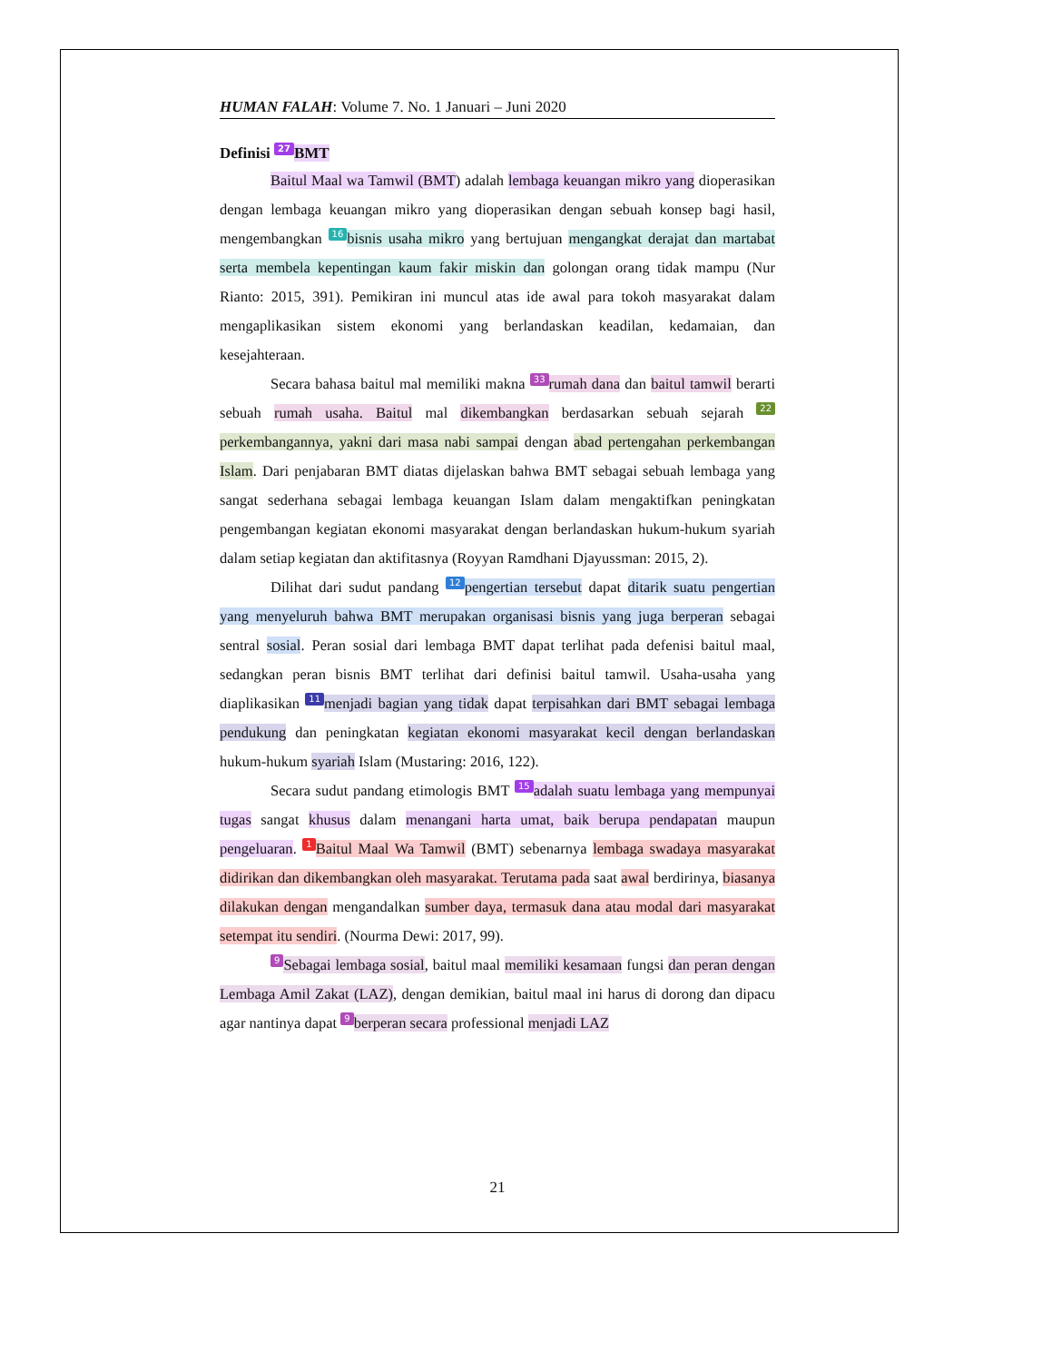HUMAN FALAH: Volume 7. No. 1 Januari – Juni 2020
Definisi 27 BMT
Baitul Maal wa Tamwil (BMT) adalah lembaga keuangan mikro yang dioperasikan dengan lembaga keuangan mikro yang dioperasikan dengan sebuah konsep bagi hasil, mengembangkan 16 bisnis usaha mikro yang bertujuan mengangkat derajat dan martabat serta membela kepentingan kaum fakir miskin dan golongan orang tidak mampu (Nur Rianto: 2015, 391). Pemikiran ini muncul atas ide awal para tokoh masyarakat dalam mengaplikasikan sistem ekonomi yang berlandaskan keadilan, kedamaian, dan kesejahteraan.
Secara bahasa baitul mal memiliki makna 33 rumah dana dan baitul tamwil berarti sebuah rumah usaha. Baitul mal dikembangkan berdasarkan sebuah sejarah 22 perkembangannya, yakni dari masa nabi sampai dengan abad pertengahan perkembangan Islam. Dari penjabaran BMT diatas dijelaskan bahwa BMT sebagai sebuah lembaga yang sangat sederhana sebagai lembaga keuangan Islam dalam mengaktifkan peningkatan pengembangan kegiatan ekonomi masyarakat dengan berlandaskan hukum-hukum syariah dalam setiap kegiatan dan aktifitasnya (Royyan Ramdhani Djayussman: 2015, 2).
Dilihat dari sudut pandang 12 pengertian tersebut dapat ditarik suatu pengertian yang menyeluruh bahwa BMT merupakan organisasi bisnis yang juga berperan sebagai sentral sosial. Peran sosial dari lembaga BMT dapat terlihat pada defenisi baitul maal, sedangkan peran bisnis BMT terlihat dari definisi baitul tamwil. Usaha-usaha yang diaplikasikan 11 menjadi bagian yang tidak dapat terpisahkan dari BMT sebagai lembaga pendukung dan peningkatan kegiatan ekonomi masyarakat kecil dengan berlandaskan hukum-hukum syariah Islam (Mustaring: 2016, 122).
Secara sudut pandang etimologis BMT 15 adalah suatu lembaga yang mempunyai tugas sangat khusus dalam menangani harta umat, baik berupa pendapatan maupun pengeluaran. 1 Baitul Maal Wa Tamwil (BMT) sebenarnya lembaga swadaya masyarakat didirikan dan dikembangkan oleh masyarakat. Terutama pada saat awal berdirinya, biasanya dilakukan dengan mengandalkan sumber daya, termasuk dana atau modal dari masyarakat setempat itu sendiri. (Nourma Dewi: 2017, 99).
9 Sebagai lembaga sosial, baitul maal memiliki kesamaan fungsi dan peran dengan Lembaga Amil Zakat (LAZ), dengan demikian, baitul maal ini harus di dorong dan dipacu agar nantinya dapat 9 berperan secara professional menjadi LAZ
21